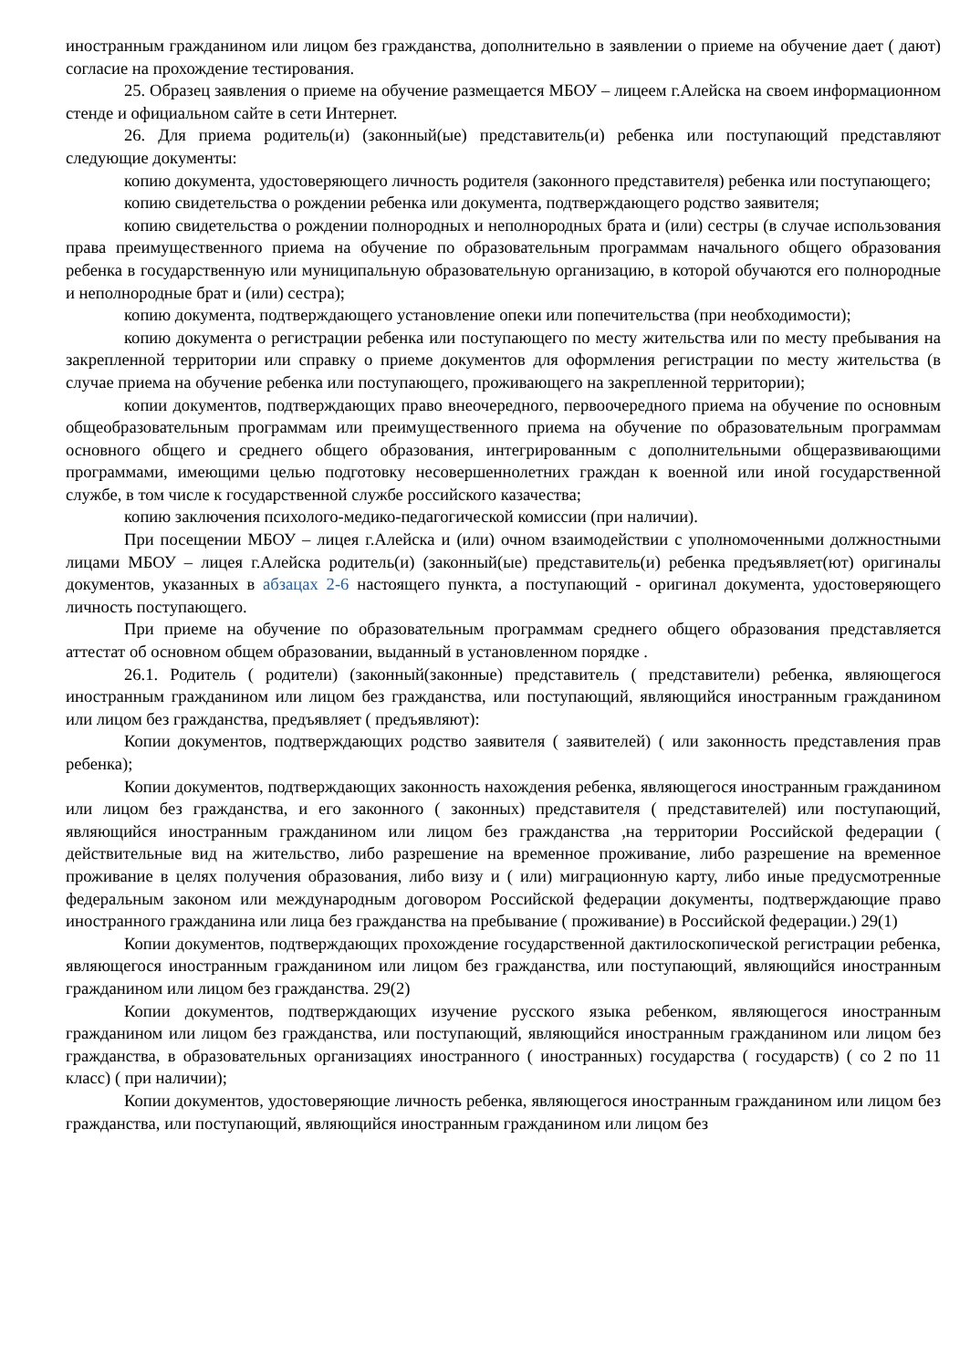иностранным гражданином или лицом без гражданства, дополнительно в заявлении о приеме на обучение дает ( дают) согласие на прохождение тестирования.
25. Образец заявления о приеме на обучение размещается МБОУ – лицеем г.Алейска на своем информационном стенде и официальном сайте в сети Интернет.
26. Для приема родитель(и) (законный(ые) представитель(и) ребенка или поступающий представляют следующие документы:
копию документа, удостоверяющего личность родителя (законного представителя) ребенка или поступающего;
копию свидетельства о рождении ребенка или документа, подтверждающего родство заявителя;
копию свидетельства о рождении полнородных и неполнородных брата и (или) сестры (в случае использования права преимущественного приема на обучение по образовательным программам начального общего образования ребенка в государственную или муниципальную образовательную организацию, в которой обучаются его полнородные и неполнородные брат и (или) сестра);
копию документа, подтверждающего установление опеки или попечительства (при необходимости);
копию документа о регистрации ребенка или поступающего по месту жительства или по месту пребывания на закрепленной территории или справку о приеме документов для оформления регистрации по месту жительства (в случае приема на обучение ребенка или поступающего, проживающего на закрепленной территории);
копии документов, подтверждающих право внеочередного, первоочередного приема на обучение по основным общеобразовательным программам или преимущественного приема на обучение по образовательным программам основного общего и среднего общего образования, интегрированным с дополнительными общеразвивающими программами, имеющими целью подготовку несовершеннолетних граждан к военной или иной государственной службе, в том числе к государственной службе российского казачества;
копию заключения психолого-медико-педагогической комиссии (при наличии).
При посещении МБОУ – лицея г.Алейска и (или) очном взаимодействии с уполномоченными должностными лицами МБОУ – лицея г.Алейска родитель(и) (законный(ые) представитель(и) ребенка предъявляет(ют) оригиналы документов, указанных в абзацах 2-6 настоящего пункта, а поступающий - оригинал документа, удостоверяющего личность поступающего.
При приеме на обучение по образовательным программам среднего общего образования представляется аттестат об основном общем образовании, выданный в установленном порядке .
26.1. Родитель ( родители) (законный(законные) представитель ( представители) ребенка, являющегося иностранным гражданином или лицом без гражданства, или поступающий, являющийся иностранным гражданином или лицом без гражданства, предъявляет ( предъявляют):
Копии документов, подтверждающих родство заявителя ( заявителей) ( или законность представления прав ребенка);
Копии документов, подтверждающих законность нахождения ребенка, являющегося иностранным гражданином или лицом без гражданства, и его законного ( законных) представителя ( представителей) или поступающий, являющийся иностранным гражданином или лицом без гражданства ,на территории Российской федерации ( действительные вид на жительство, либо разрешение на временное проживание, либо разрешение на временное проживание в целях получения образования, либо визу и ( или) миграционную карту, либо иные предусмотренные федеральным законом или международным договором Российской федерации документы, подтверждающие право иностранного гражданина или лица без гражданства на пребывание ( проживание) в Российской федерации.) 29(1)
Копии документов, подтверждающих прохождение государственной дактилоскопической регистрации ребенка, являющегося иностранным гражданином или лицом без гражданства, или поступающий, являющийся иностранным гражданином или лицом без гражданства. 29(2)
Копии документов, подтверждающих изучение русского языка ребенком, являющегося иностранным гражданином или лицом без гражданства, или поступающий, являющийся иностранным гражданином или лицом без гражданства, в образовательных организациях иностранного ( иностранных) государства ( государств) ( со 2 по 11 класс) ( при наличии);
Копии документов, удостоверяющие личность ребенка, являющегося иностранным гражданином или лицом без гражданства, или поступающий, являющийся иностранным гражданином или лицом без